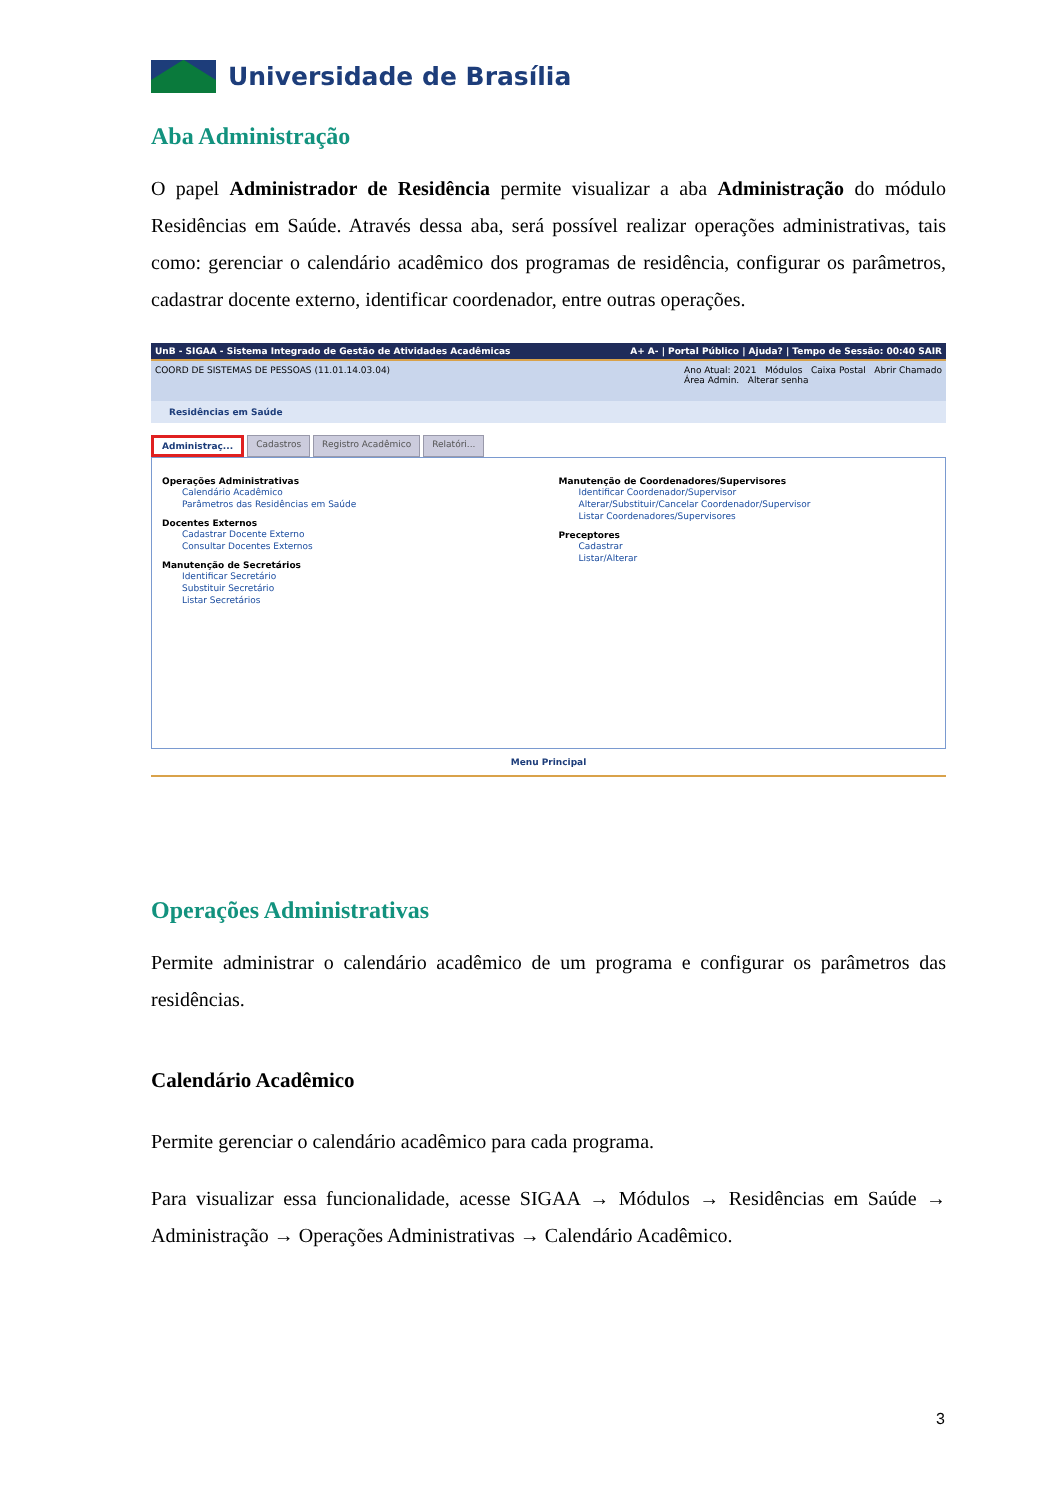Universidade de Brasília
Aba Administração
O papel Administrador de Residência permite visualizar a aba Administração do módulo Residências em Saúde. Através dessa aba, será possível realizar operações administrativas, tais como: gerenciar o calendário acadêmico dos programas de residência, configurar os parâmetros, cadastrar docente externo, identificar coordenador, entre outras operações.
UnB - SIGAA - Sistema Integrado de Gestão de Atividades Acadêmicas A+ A- | Portal Público | Ajuda? | Tempo de Sessão: 00:40 SAIR
COORD DE SISTEMAS DE PESSOAS (11.01.14.03.04) Ano Atual: 2021 Módulos Caixa Postal Abrir Chamado
Área Admin. Alterar senha
Residências em Saúde
Administraç... Cadastros Registro Acadêmico Relatóri...
Operações Administrativas
Calendário Acadêmico
Parâmetros das Residências em Saúde
Docentes Externos
Cadastrar Docente Externo
Consultar Docentes Externos
Manutenção de Secretários
Identificar Secretário
Substituir Secretário
Listar Secretários
Manutenção de Coordenadores/Supervisores
Identificar Coordenador/Supervisor
Alterar/Substituir/Cancelar Coordenador/Supervisor
Listar Coordenadores/Supervisores
Preceptores
Cadastrar
Listar/Alterar
Menu Principal
Operações Administrativas
Permite administrar o calendário acadêmico de um programa e configurar os parâmetros das residências.
Calendário Acadêmico
Permite gerenciar o calendário acadêmico para cada programa.
Para visualizar essa funcionalidade, acesse SIGAA → Módulos → Residências em Saúde → Administração → Operações Administrativas → Calendário Acadêmico.
3